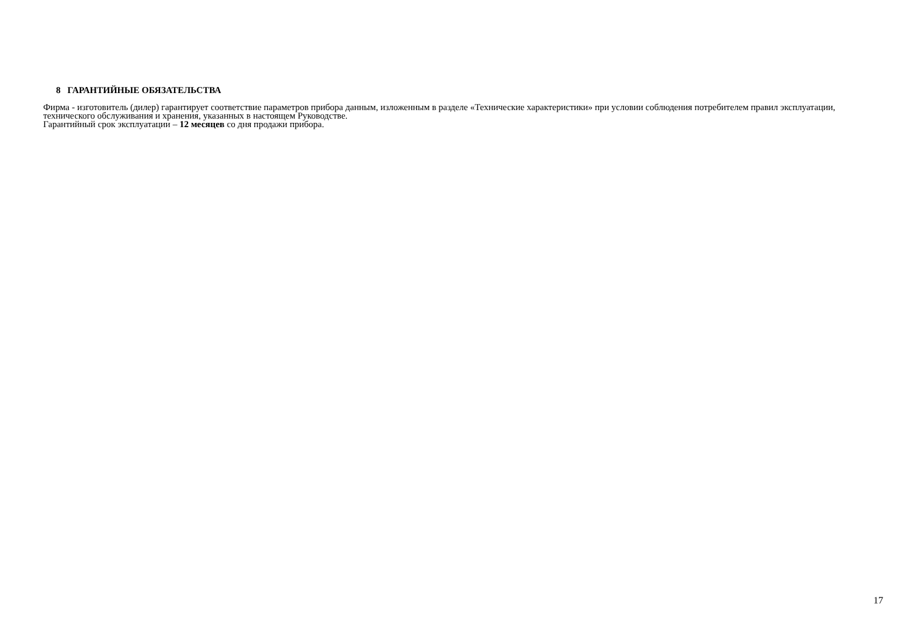8 ГАРАНТИЙНЫЕ ОБЯЗАТЕЛЬСТВА
Фирма - изготовитель (дилер) гарантирует соответствие параметров прибора данным, изложенным в разделе «Технические характеристики» при условии соблюдения потребителем правил эксплуатации, технического обслуживания и хранения, указанных в настоящем Руководстве.
Гарантийный срок эксплуатации – 12 месяцев со дня продажи прибора.
17